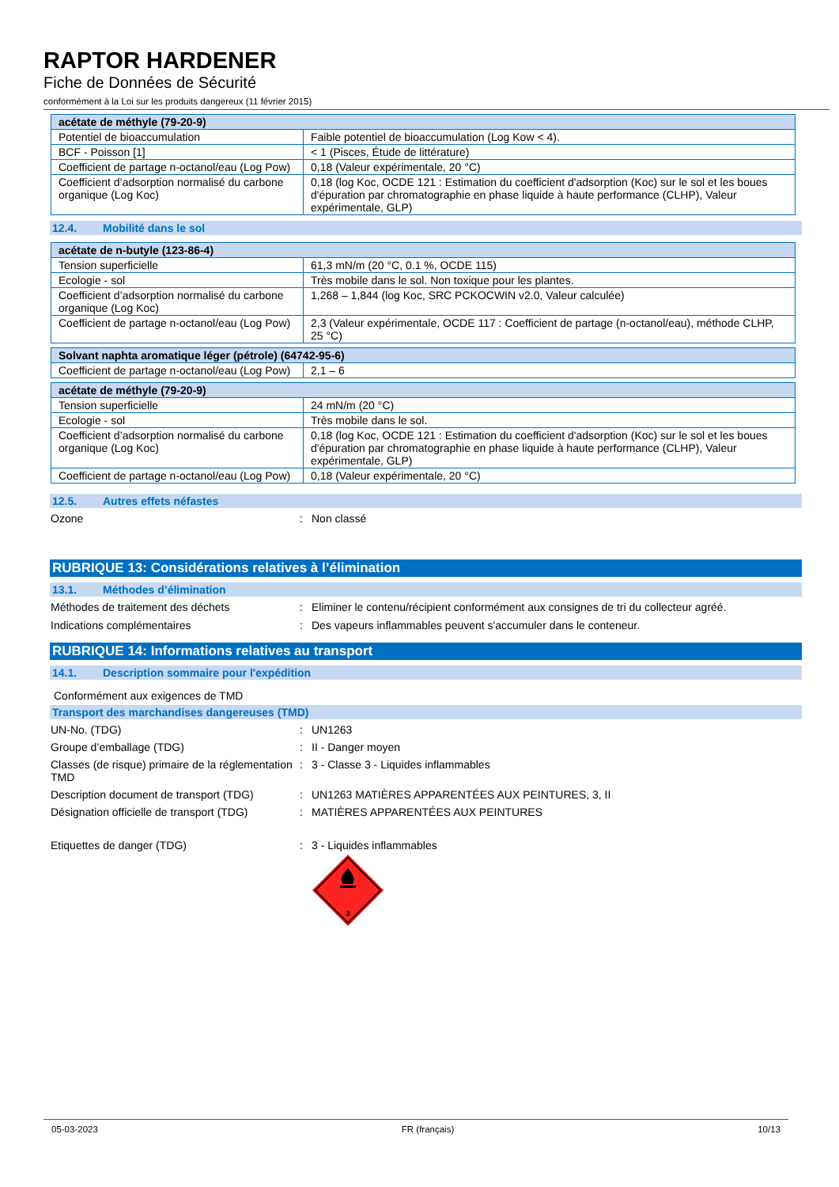RAPTOR HARDENER
Fiche de Données de Sécurité
conformément à la Loi sur les produits dangereux (11 février 2015)
| acétate de méthyle (79-20-9) | |
| Potentiel de bioaccumulation | Faible potentiel de bioaccumulation (Log Kow < 4). |
| BCF - Poisson [1] | < 1 (Pisces, Étude de littérature) |
| Coefficient de partage n-octanol/eau (Log Pow) | 0,18 (Valeur expérimentale, 20 °C) |
| Coefficient d’adsorption normalisé du carbone organique (Log Koc) | 0,18 (log Koc, OCDE 121 : Estimation du coefficient d'adsorption (Koc) sur le sol et les boues d'épuration par chromatographie en phase liquide à haute performance (CLHP), Valeur expérimentale, GLP) |
12.4. Mobilité dans le sol
| acétate de n-butyle (123-86-4) | |
| Tension superficielle | 61,3 mN/m (20 °C, 0.1 %, OCDE 115) |
| Ecologie - sol | Très mobile dans le sol. Non toxique pour les plantes. |
| Coefficient d’adsorption normalisé du carbone organique (Log Koc) | 1,268 – 1,844 (log Koc, SRC PCKOCWIN v2.0, Valeur calculée) |
| Coefficient de partage n-octanol/eau (Log Pow) | 2,3 (Valeur expérimentale, OCDE 117 : Coefficient de partage (n-octanol/eau), méthode CLHP, 25 °C) |
| Solvant naphta aromatique léger (pétrole) (64742-95-6) | |
| Coefficient de partage n-octanol/eau (Log Pow) | 2,1 – 6 |
| acétate de méthyle (79-20-9) | |
| Tension superficielle | 24 mN/m (20 °C) |
| Ecologie - sol | Très mobile dans le sol. |
| Coefficient d’adsorption normalisé du carbone organique (Log Koc) | 0,18 (log Koc, OCDE 121 : Estimation du coefficient d'adsorption (Koc) sur le sol et les boues d'épuration par chromatographie en phase liquide à haute performance (CLHP), Valeur expérimentale, GLP) |
| Coefficient de partage n-octanol/eau (Log Pow) | 0,18 (Valeur expérimentale, 20 °C) |
12.5. Autres effets néfastes
Ozone : Non classé
RUBRIQUE 13: Considérations relatives à l’élimination
13.1. Méthodes d’élimination
Méthodes de traitement des déchets : Eliminer le contenu/récipient conformément aux consignes de tri du collecteur agréé.
Indications complémentaires : Des vapeurs inflammables peuvent s'accumuler dans le conteneur.
RUBRIQUE 14: Informations relatives au transport
14.1. Description sommaire pour l'expédition
Conformément aux exigences de TMD
Transport des marchandises dangereuses (TMD)
UN-No. (TDG) : UN1263
Groupe d’emballage (TDG) : II - Danger moyen
Classes (de risque) primaire de la réglementation TMD
: 3 - Classe 3 - Liquides inflammables
Description document de transport (TDG)
: UN1263 MATIÈRES APPARENTÉES AUX PEINTURES, 3, II
Désignation officielle de transport (TDG)
: MATIÈRES APPARENTÉES AUX PEINTURES
Etiquettes de danger (TDG) : 3 - Liquides inflammables
3
05-03-2023 FR (français) 10/13